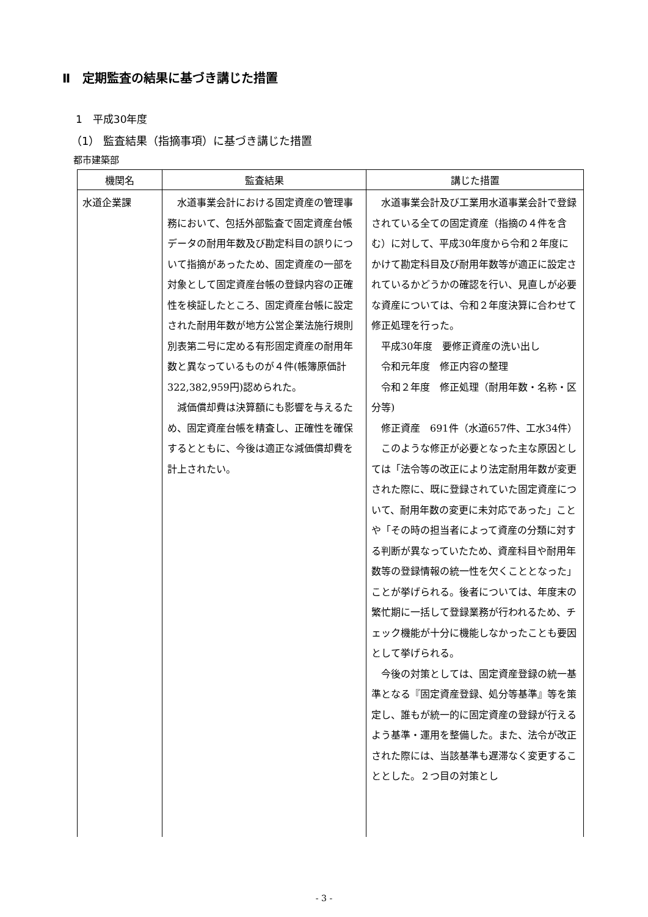Ⅱ　定期監査の結果に基づき講じた措置
1　平成30年度
（1） 監査結果（指摘事項）に基づき講じた措置
都市建築部
| 機関名 | 監査結果 | 講じた措置 |
| --- | --- | --- |
| 水道企業課 | 水道事業会計における固定資産の管理事務において、包括外部監査で固定資産台帳データの耐用年数及び勘定科目の誤りについて指摘があったため、固定資産の一部を対象として固定資産台帳の登録内容の正確性を検証したところ、固定資産台帳に設定された耐用年数が地方公営企業法施行規則別表第二号に定める有形固定資産の耐用年数と異なっているものが４件(帳簿原価計322,382,959円)認められた。 減価償却費は決算額にも影響を与えるため、固定資産台帳を精査し、正確性を確保するとともに、今後は適正な減価償却費を計上されたい。 | 水道事業会計及び工業用水道事業会計で登録されている全ての固定資産（指摘の４件を含む）に対して、平成30年度から令和２年度にかけて勘定科目及び耐用年数等が適正に設定されているかどうかの確認を行い、見直しが必要な資産については、令和２年度決算に合わせて修正処理を行った。 平成30年度 要修正資産の洗い出し 令和元年度 修正内容の整理 令和２年度 修正処理（耐用年数・名称・区分等) 修正資産 691件（水道657件、工水34件） このような修正が必要となった主な原因としては「法令等の改正により法定耐用年数が変更された際に、既に登録されていた固定資産について、耐用年数の変更に未対応であった」ことや「その時の担当者によって資産の分類に対する判断が異なっていたため、資産科目や耐用年数等の登録情報の統一性を欠くこととなった」ことが挙げられる。後者については、年度末の繁忙期に一括して登録業務が行われるため、チェック機能が十分に機能しなかったことも要因として挙げられる。 今後の対策としては、固定資産登録の統一基準となる『固定資産登録、処分等基準』等を策定し、誰もが統一的に固定資産の登録が行えるよう基準・運用を整備した。また、法令が改正された際には、当該基準も遅滞なく変更することとした。２つ目の対策とし |
- 3 -